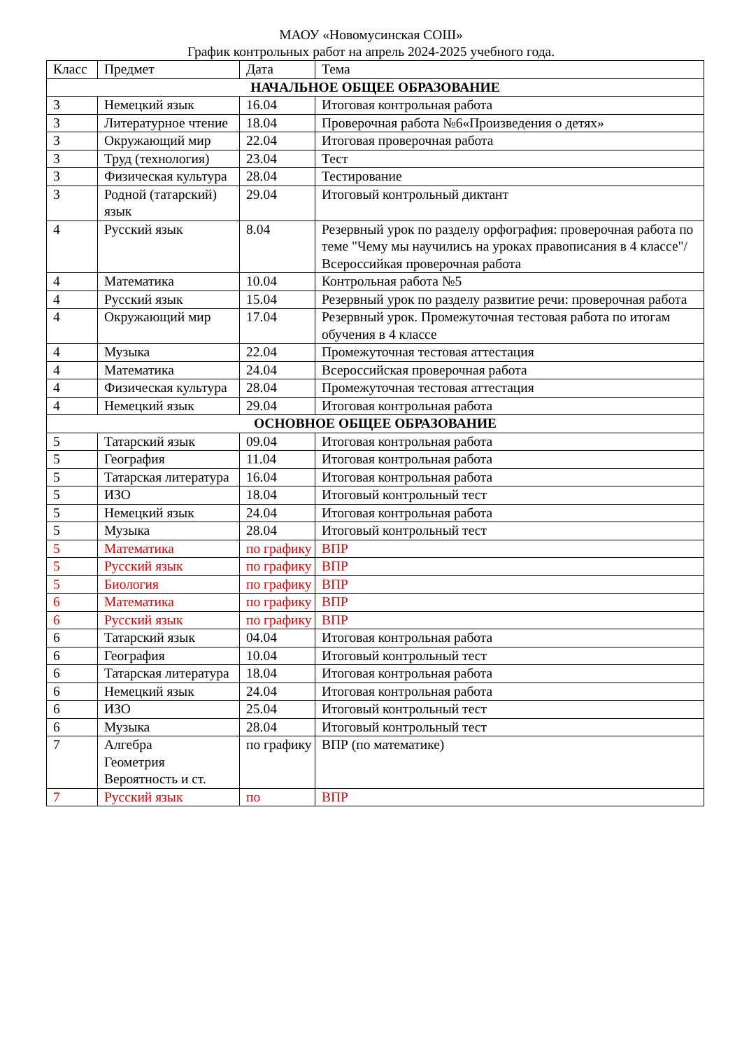МАОУ «Новомусинская СОШ»
График контрольных работ на апрель 2024-2025 учебного года.
| Класс | Предмет | Дата | Тема |
| --- | --- | --- | --- |
| НАЧАЛЬНОЕ ОБЩЕЕ ОБРАЗОВАНИЕ | | | |
| 3 | Немецкий язык | 16.04 | Итоговая контрольная работа |
| 3 | Литературное чтение | 18.04 | Проверочная работа №6«Произведения о детях» |
| 3 | Окружающий мир | 22.04 | Итоговая проверочная работа |
| 3 | Труд (технология) | 23.04 | Тест |
| 3 | Физическая культура | 28.04 | Тестирование |
| 3 | Родной (татарский) язык | 29.04 | Итоговый контрольный диктант |
| 4 | Русский язык | 8.04 | Резервный урок по разделу орфография: проверочная работа по теме "Чему мы научились на уроках правописания в 4 классе"/ Всероссийкая проверочная работа |
| 4 | Математика | 10.04 | Контрольная работа №5 |
| 4 | Русский язык | 15.04 | Резервный урок по разделу развитие речи: проверочная работа |
| 4 | Окружающий мир | 17.04 | Резервный урок. Промежуточная тестовая работа по итогам обучения в 4 классе |
| 4 | Музыка | 22.04 | Промежуточная тестовая аттестация |
| 4 | Математика | 24.04 | Всероссийская проверочная работа |
| 4 | Физическая культура | 28.04 | Промежуточная тестовая аттестация |
| 4 | Немецкий язык | 29.04 | Итоговая контрольная работа |
| ОСНОВНОЕ ОБЩЕЕ ОБРАЗОВАНИЕ | | | |
| 5 | Татарский язык | 09.04 | Итоговая контрольная работа |
| 5 | География | 11.04 | Итоговая контрольная работа |
| 5 | Татарская литература | 16.04 | Итоговая контрольная работа |
| 5 | ИЗО | 18.04 | Итоговый контрольный тест |
| 5 | Немецкий язык | 24.04 | Итоговая контрольная работа |
| 5 | Музыка | 28.04 | Итоговый контрольный тест |
| 5 | Математика | по графику | ВПР |
| 5 | Русский язык | по графику | ВПР |
| 5 | Биология | по графику | ВПР |
| 6 | Математика | по графику | ВПР |
| 6 | Русский язык | по графику | ВПР |
| 6 | Татарский язык | 04.04 | Итоговая контрольная работа |
| 6 | География | 10.04 | Итоговый контрольный тест |
| 6 | Татарская литература | 18.04 | Итоговая контрольная работа |
| 6 | Немецкий язык | 24.04 | Итоговая контрольная работа |
| 6 | ИЗО | 25.04 | Итоговый контрольный тест |
| 6 | Музыка | 28.04 | Итоговый контрольный тест |
| 7 | Алгебра Геометрия Вероятность и ст. | по графику | ВПР (по математике) |
| 7 | Русский язык | по | ВПР |